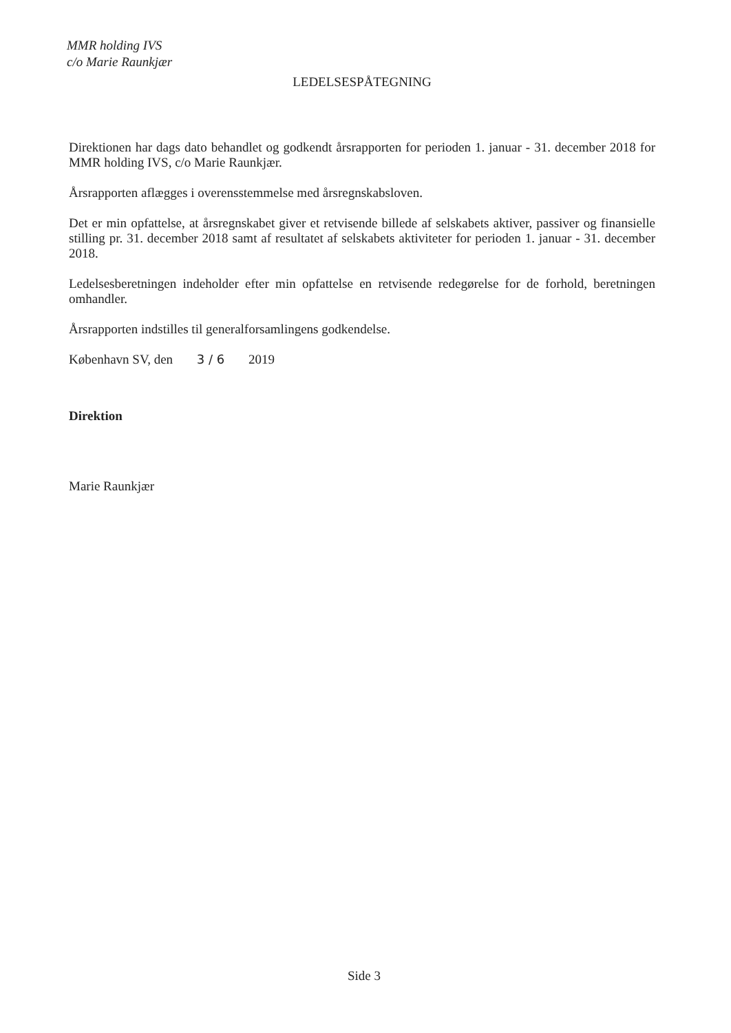MMR holding IVS
c/o Marie Raunkjær
LEDELSESPÅTEGNING
Direktionen har dags dato behandlet og godkendt årsrapporten for perioden 1. januar - 31. december 2018 for MMR holding IVS, c/o Marie Raunkjær.
Årsrapporten aflægges i overensstemmelse med årsregnskabsloven.
Det er min opfattelse, at årsregnskabet giver et retvisende billede af selskabets aktiver, passiver og finansielle stilling pr. 31. december 2018 samt af resultatet af selskabets aktiviteter for perioden 1. januar - 31. december 2018.
Ledelsesberetningen indeholder efter min opfattelse en retvisende redegørelse for de forhold, beretningen omhandler.
Årsrapporten indstilles til generalforsamlingens godkendelse.
København SV, den 3 / 6 2019
Direktion
Marie Raunkjær
Side 3